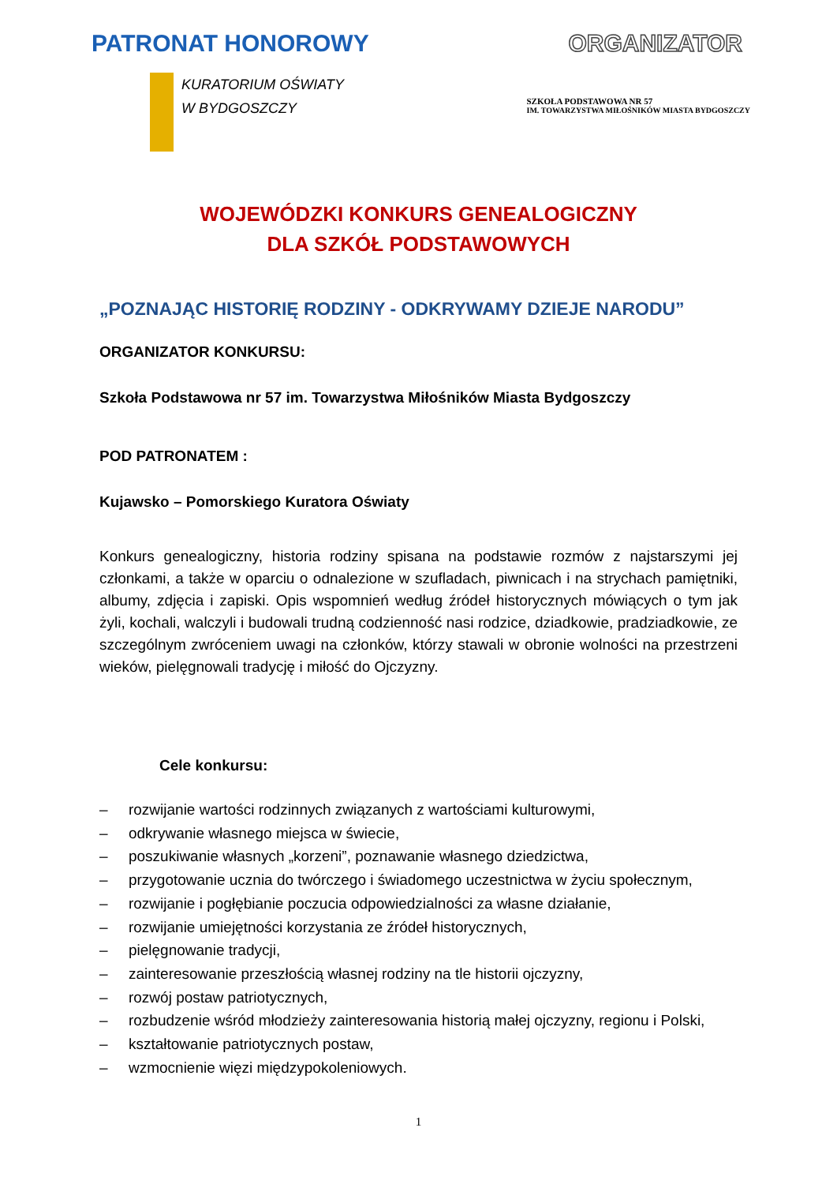PATRONAT HONOROWY ORGANIZATOR
KURATORIUM OŚWIATY
W BYDGOSZCZY
SZKOŁA PODSTAWOWA NR 57
IM. TOWARZYSTWA MIŁOŚNIKÓW MIASTA BYDGOSZCZY
WOJEWÓDZKI KONKURS GENEALOGICZNY
DLA SZKÓŁ PODSTAWOWYCH
„POZNAJĄC HISTORIĘ RODZINY - ODKRYWAMY DZIEJE NARODU”
ORGANIZATOR KONKURSU:
Szkoła Podstawowa nr 57 im. Towarzystwa Miłośników Miasta Bydgoszczy
POD PATRONATEM :
Kujawsko – Pomorskiego Kuratora Oświaty
Konkurs genealogiczny, historia rodziny spisana na podstawie rozmów z najstarszymi jej członkami, a także w oparciu o odnalezione w szufladach, piwnicach i na strychach pamiętniki, albumy, zdjęcia i zapiski. Opis wspomnień według źródeł historycznych mówiących o tym jak żyli, kochali, walczyli i budowali trudną codzienność nasi rodzice, dziadkowie, pradziadkowie, ze szczególnym zwróceniem uwagi na członków, którzy stawali w obronie wolności na przestrzeni wieków, pielęgnowali tradycję i miłość do Ojczyzny.
Cele konkursu:
– rozwijanie wartości rodzinnych związanych z wartościami kulturowymi,
– odkrywanie własnego miejsca w świecie,
– poszukiwanie własnych „korzeni”, poznawanie własnego dziedzictwa,
– przygotowanie ucznia do twórczego i świadomego uczestnictwa w życiu społecznym,
– rozwijanie i pogłębianie poczucia odpowiedzialności za własne działanie,
– rozwijanie umiejętności korzystania ze źródeł historycznych,
– pielęgnowanie tradycji,
– zainteresowanie przeszłością własnej rodziny na tle historii ojczyzny,
– rozwój postaw patriotycznych,
– rozbudzenie wśród młodzieży zainteresowania historią małej ojczyzny, regionu i Polski,
– kształtowanie patriotycznych postaw,
– wzmocnienie więzi międzypokoleniowych.
1